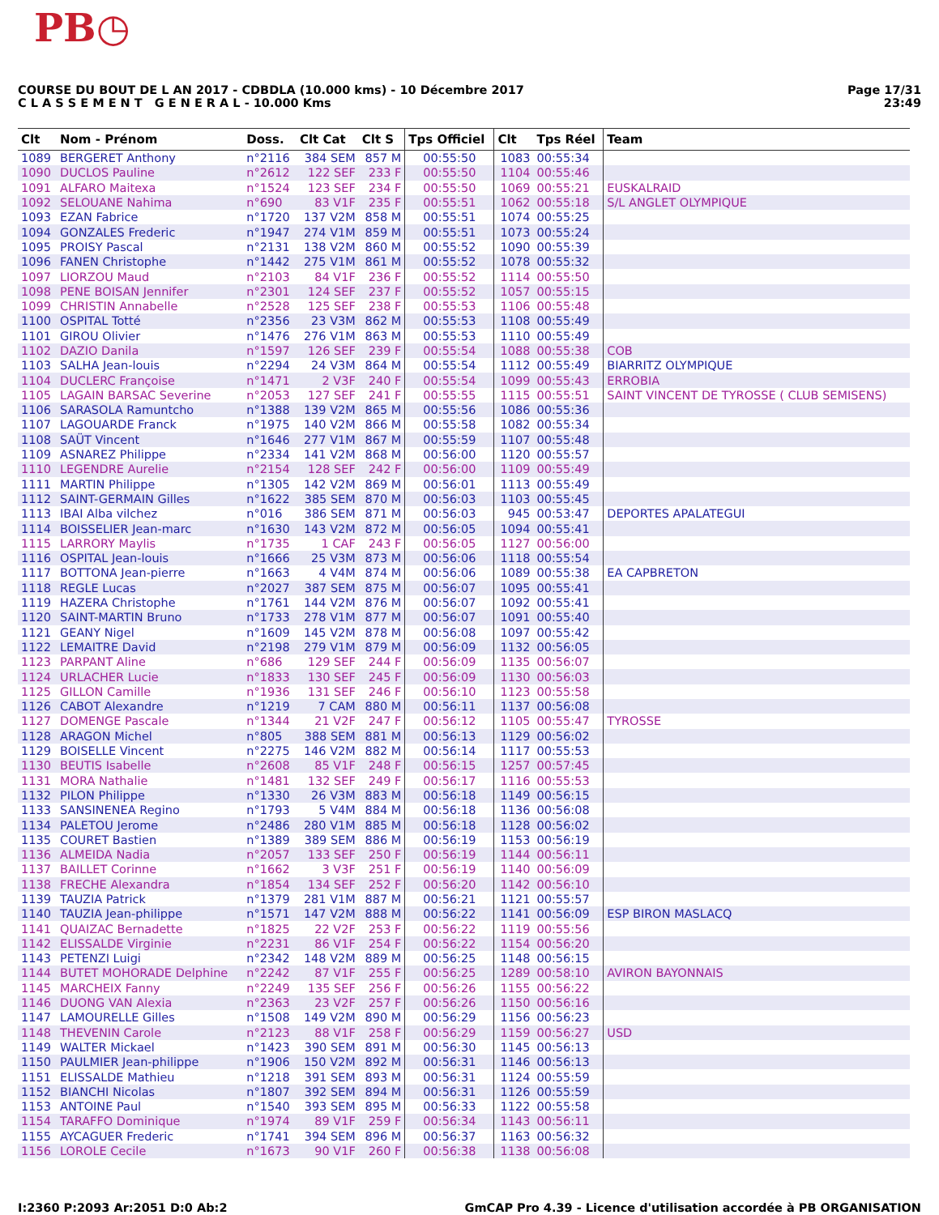PB◷
COURSE DU BOUT DE L AN 2017 - CDBDLA (10.000 kms) - 10 Décembre 2017
C L A S S E M E N T G E N E R A L - 10.000 Kms
Page 17/31
23:49
| Clt | Nom - Prénom | Doss. | Clt Cat | Clt S | Tps Officiel | Clt | Tps Réel | Team |
| --- | --- | --- | --- | --- | --- | --- | --- | --- |
| 1089 | BERGERET Anthony | n°2116 | 384 SEM | 857 M | 00:55:50 | 1083 | 00:55:34 | |
| 1090 | DUCLOS Pauline | n°2612 | 122 SEF | 233 F | 00:55:50 | 1104 | 00:55:46 | |
| 1091 | ALFARO Maitexa | n°1524 | 123 SEF | 234 F | 00:55:50 | 1069 | 00:55:21 | EUSKALRAID |
| 1092 | SELOUANE Nahima | n°690 | 83 V1F | 235 F | 00:55:51 | 1062 | 00:55:18 | S/L ANGLET OLYMPIQUE |
| 1093 | EZAN Fabrice | n°1720 | 137 V2M | 858 M | 00:55:51 | 1074 | 00:55:25 | |
| 1094 | GONZALES Frederic | n°1947 | 274 V1M | 859 M | 00:55:51 | 1073 | 00:55:24 | |
| 1095 | PROISY Pascal | n°2131 | 138 V2M | 860 M | 00:55:52 | 1090 | 00:55:39 | |
| 1096 | FANEN Christophe | n°1442 | 275 V1M | 861 M | 00:55:52 | 1078 | 00:55:32 | |
| 1097 | LIORZOU Maud | n°2103 | 84 V1F | 236 F | 00:55:52 | 1114 | 00:55:50 | |
| 1098 | PENE BOISAN Jennifer | n°2301 | 124 SEF | 237 F | 00:55:52 | 1057 | 00:55:15 | |
| 1099 | CHRISTIN Annabelle | n°2528 | 125 SEF | 238 F | 00:55:53 | 1106 | 00:55:48 | |
| 1100 | OSPITAL Totté | n°2356 | 23 V3M | 862 M | 00:55:53 | 1108 | 00:55:49 | |
| 1101 | GIROU Olivier | n°1476 | 276 V1M | 863 M | 00:55:53 | 1110 | 00:55:49 | |
| 1102 | DAZIO Danila | n°1597 | 126 SEF | 239 F | 00:55:54 | 1088 | 00:55:38 | COB |
| 1103 | SALHA Jean-louis | n°2294 | 24 V3M | 864 M | 00:55:54 | 1112 | 00:55:49 | BIARRITZ OLYMPIQUE |
| 1104 | DUCLERC Françoise | n°1471 | 2 V3F | 240 F | 00:55:54 | 1099 | 00:55:43 | ERROBIA |
| 1105 | LAGAIN BARSAC Severine | n°2053 | 127 SEF | 241 F | 00:55:55 | 1115 | 00:55:51 | SAINT VINCENT DE TYROSSE ( CLUB SEMISENS) |
| 1106 | SARASOLA Ramuntcho | n°1388 | 139 V2M | 865 M | 00:55:56 | 1086 | 00:55:36 | |
| 1107 | LAGOUARDE Franck | n°1975 | 140 V2M | 866 M | 00:55:58 | 1082 | 00:55:34 | |
| 1108 | SAÜT Vincent | n°1646 | 277 V1M | 867 M | 00:55:59 | 1107 | 00:55:48 | |
| 1109 | ASNAREZ Philippe | n°2334 | 141 V2M | 868 M | 00:56:00 | 1120 | 00:55:57 | |
| 1110 | LEGENDRE Aurelie | n°2154 | 128 SEF | 242 F | 00:56:00 | 1109 | 00:55:49 | |
| 1111 | MARTIN Philippe | n°1305 | 142 V2M | 869 M | 00:56:01 | 1113 | 00:55:49 | |
| 1112 | SAINT-GERMAIN Gilles | n°1622 | 385 SEM | 870 M | 00:56:03 | 1103 | 00:55:45 | |
| 1113 | IBAI Alba vilchez | n°016 | 386 SEM | 871 M | 00:56:03 | 945 | 00:53:47 | DEPORTES APALATEGUI |
| 1114 | BOISSELIER Jean-marc | n°1630 | 143 V2M | 872 M | 00:56:05 | 1094 | 00:55:41 | |
| 1115 | LARRORY Maylis | n°1735 | 1 CAF | 243 F | 00:56:05 | 1127 | 00:56:00 | |
| 1116 | OSPITAL Jean-louis | n°1666 | 25 V3M | 873 M | 00:56:06 | 1118 | 00:55:54 | |
| 1117 | BOTTONA Jean-pierre | n°1663 | 4 V4M | 874 M | 00:56:06 | 1089 | 00:55:38 | EA CAPBRETON |
| 1118 | REGLE Lucas | n°2027 | 387 SEM | 875 M | 00:56:07 | 1095 | 00:55:41 | |
| 1119 | HAZERA Christophe | n°1761 | 144 V2M | 876 M | 00:56:07 | 1092 | 00:55:41 | |
| 1120 | SAINT-MARTIN Bruno | n°1733 | 278 V1M | 877 M | 00:56:07 | 1091 | 00:55:40 | |
| 1121 | GEANY Nigel | n°1609 | 145 V2M | 878 M | 00:56:08 | 1097 | 00:55:42 | |
| 1122 | LEMAITRE David | n°2198 | 279 V1M | 879 M | 00:56:09 | 1132 | 00:56:05 | |
| 1123 | PARPANT Aline | n°686 | 129 SEF | 244 F | 00:56:09 | 1135 | 00:56:07 | |
| 1124 | URLACHER Lucie | n°1833 | 130 SEF | 245 F | 00:56:09 | 1130 | 00:56:03 | |
| 1125 | GILLON Camille | n°1936 | 131 SEF | 246 F | 00:56:10 | 1123 | 00:55:58 | |
| 1126 | CABOT Alexandre | n°1219 | 7 CAM | 880 M | 00:56:11 | 1137 | 00:56:08 | |
| 1127 | DOMENGE Pascale | n°1344 | 21 V2F | 247 F | 00:56:12 | 1105 | 00:55:47 | TYROSSE |
| 1128 | ARAGON Michel | n°805 | 388 SEM | 881 M | 00:56:13 | 1129 | 00:56:02 | |
| 1129 | BOISELLE Vincent | n°2275 | 146 V2M | 882 M | 00:56:14 | 1117 | 00:55:53 | |
| 1130 | BEUTIS Isabelle | n°2608 | 85 V1F | 248 F | 00:56:15 | 1257 | 00:57:45 | |
| 1131 | MORA Nathalie | n°1481 | 132 SEF | 249 F | 00:56:17 | 1116 | 00:55:53 | |
| 1132 | PILON Philippe | n°1330 | 26 V3M | 883 M | 00:56:18 | 1149 | 00:56:15 | |
| 1133 | SANSINENEA Regino | n°1793 | 5 V4M | 884 M | 00:56:18 | 1136 | 00:56:08 | |
| 1134 | PALETOU Jerome | n°2486 | 280 V1M | 885 M | 00:56:18 | 1128 | 00:56:02 | |
| 1135 | COURET Bastien | n°1389 | 389 SEM | 886 M | 00:56:19 | 1153 | 00:56:19 | |
| 1136 | ALMEIDA Nadia | n°2057 | 133 SEF | 250 F | 00:56:19 | 1144 | 00:56:11 | |
| 1137 | BAILLET Corinne | n°1662 | 3 V3F | 251 F | 00:56:19 | 1140 | 00:56:09 | |
| 1138 | FRECHE Alexandra | n°1854 | 134 SEF | 252 F | 00:56:20 | 1142 | 00:56:10 | |
| 1139 | TAUZIA Patrick | n°1379 | 281 V1M | 887 M | 00:56:21 | 1121 | 00:55:57 | |
| 1140 | TAUZIA Jean-philippe | n°1571 | 147 V2M | 888 M | 00:56:22 | 1141 | 00:56:09 | ESP BIRON MASLACQ |
| 1141 | QUAIZAC Bernadette | n°1825 | 22 V2F | 253 F | 00:56:22 | 1119 | 00:55:56 | |
| 1142 | ELISSALDE Virginie | n°2231 | 86 V1F | 254 F | 00:56:22 | 1154 | 00:56:20 | |
| 1143 | PETENZI Luigi | n°2342 | 148 V2M | 889 M | 00:56:25 | 1148 | 00:56:15 | |
| 1144 | BUTET MOHORADE Delphine | n°2242 | 87 V1F | 255 F | 00:56:25 | 1289 | 00:58:10 | AVIRON BAYONNAIS |
| 1145 | MARCHEIX Fanny | n°2249 | 135 SEF | 256 F | 00:56:26 | 1155 | 00:56:22 | |
| 1146 | DUONG VAN Alexia | n°2363 | 23 V2F | 257 F | 00:56:26 | 1150 | 00:56:16 | |
| 1147 | LAMOURELLE Gilles | n°1508 | 149 V2M | 890 M | 00:56:29 | 1156 | 00:56:23 | |
| 1148 | THEVENIN Carole | n°2123 | 88 V1F | 258 F | 00:56:29 | 1159 | 00:56:27 | USD |
| 1149 | WALTER Mickael | n°1423 | 390 SEM | 891 M | 00:56:30 | 1145 | 00:56:13 | |
| 1150 | PAULMIER Jean-philippe | n°1906 | 150 V2M | 892 M | 00:56:31 | 1146 | 00:56:13 | |
| 1151 | ELISSALDE Mathieu | n°1218 | 391 SEM | 893 M | 00:56:31 | 1124 | 00:55:59 | |
| 1152 | BIANCHI Nicolas | n°1807 | 392 SEM | 894 M | 00:56:31 | 1126 | 00:55:59 | |
| 1153 | ANTOINE Paul | n°1540 | 393 SEM | 895 M | 00:56:33 | 1122 | 00:55:58 | |
| 1154 | TARAFFO Dominique | n°1974 | 89 V1F | 259 F | 00:56:34 | 1143 | 00:56:11 | |
| 1155 | AYCAGUER Frederic | n°1741 | 394 SEM | 896 M | 00:56:37 | 1163 | 00:56:32 | |
| 1156 | LOROLE Cecile | n°1673 | 90 V1F | 260 F | 00:56:38 | 1138 | 00:56:08 | |
I:2360 P:2093 Ar:2051 D:0 Ab:2 GmCAP Pro 4.39 - Licence d'utilisation accordée à PB ORGANISATION